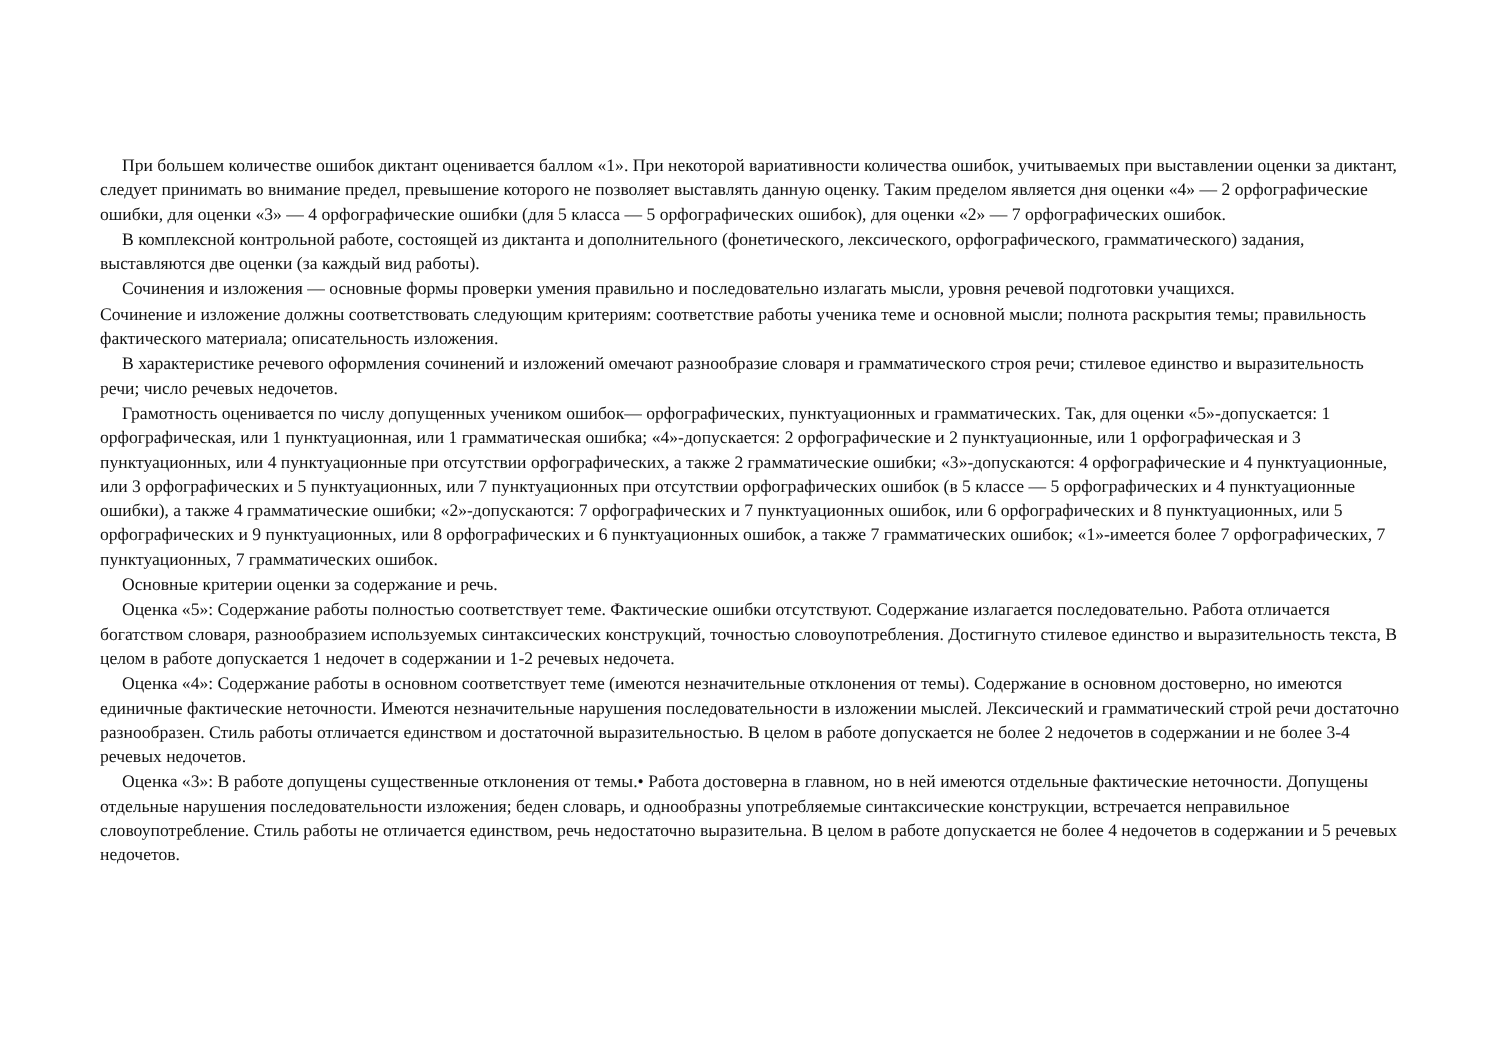При большем количестве ошибок диктант оценивается баллом «1». При некоторой вариативности количества ошибок, учитываемых при выставлении оценки за диктант, следует принимать во внимание предел, превышение которого не позволяет выставлять данную оценку. Таким пределом является дня оценки «4» — 2 орфографические ошибки, для оценки «3» — 4 орфографические ошибки (для 5 класса — 5 орфографических ошибок), для оценки «2» — 7 орфографических ошибок.
В комплексной контрольной работе, состоящей из диктанта и дополнительного (фонетического, лексического, орфографического, грамматического) задания, выставляются две оценки (за каждый вид работы).
Сочинения и изложения — основные формы проверки умения правильно и последовательно излагать мысли, уровня речевой подготовки учащихся.
Сочинение и изложение должны соответствовать следующим критериям: соответствие работы ученика теме и основной мысли; полнота раскрытия темы; правильность фактического материала; описательность изложения.
В характеристике речевого оформления сочинений и изложений омечают разнообразие словаря и грамматического строя речи; стилевое единство и выразительность речи; число речевых недочетов.
Грамотность оценивается по числу допущенных учеником ошибок— орфографических, пунктуационных и грамматических. Так, для оценки «5»-допускается: 1 орфографическая, или 1 пунктуационная, или 1 грамматическая ошибка; «4»-допускается: 2 орфографические и 2 пунктуационные, или 1 орфографическая и 3 пунктуационных, или 4 пунктуационные при отсутствии орфографических, а также 2 грамматические ошибки; «3»-допускаются: 4 орфографические и 4 пунктуационные, или 3 орфографических и 5 пунктуационных, или 7 пунктуационных при отсутствии орфографических ошибок (в 5 классе — 5 орфографических и 4 пунктуационные ошибки), а также 4 грамматические ошибки; «2»-допускаются: 7 орфографических и 7 пунктуационных ошибок, или 6 орфографических и 8 пунктуационных, или 5 орфографических и 9 пунктуационных, или 8 орфографических и 6 пунктуационных ошибок, а также 7 грамматических ошибок; «1»-имеется более 7 орфографических, 7 пунктуационных, 7 грамматических ошибок.
Основные критерии оценки за содержание и речь.
Оценка «5»: Содержание работы полностью соответствует теме. Фактические ошибки отсутствуют. Содержание излагается последовательно. Работа отличается богатством словаря, разнообразием используемых синтаксических конструкций, точностью словоупотребления. Достигнуто стилевое единство и выразительность текста, В целом в работе допускается 1 недочет в содержании и 1-2 речевых недочета.
Оценка «4»: Содержание работы в основном соответствует теме (имеются незначительные отклонения от темы). Содержание в основном достоверно, но имеются единичные фактические неточности. Имеются незначительные нарушения последовательности в изложении мыслей. Лексический и грамматический строй речи достаточно разнообразен. Стиль работы отличается единством и достаточной выразительностью. В целом в работе допускается не более 2 недочетов в содержании и не более 3-4 речевых недочетов.
Оценка «3»: В работе допущены существенные отклонения от темы.• Работа достоверна в главном, но в ней имеются отдельные фактические неточности. Допущены отдельные нарушения последовательности изложения; беден словарь, и однообразны употребляемые синтаксические конструкции, встречается неправильное словоупотребление. Стиль работы не отличается единством, речь недостаточно выразительна. В целом в работе допускается не более 4 недочетов в содержании и 5 речевых недочетов.